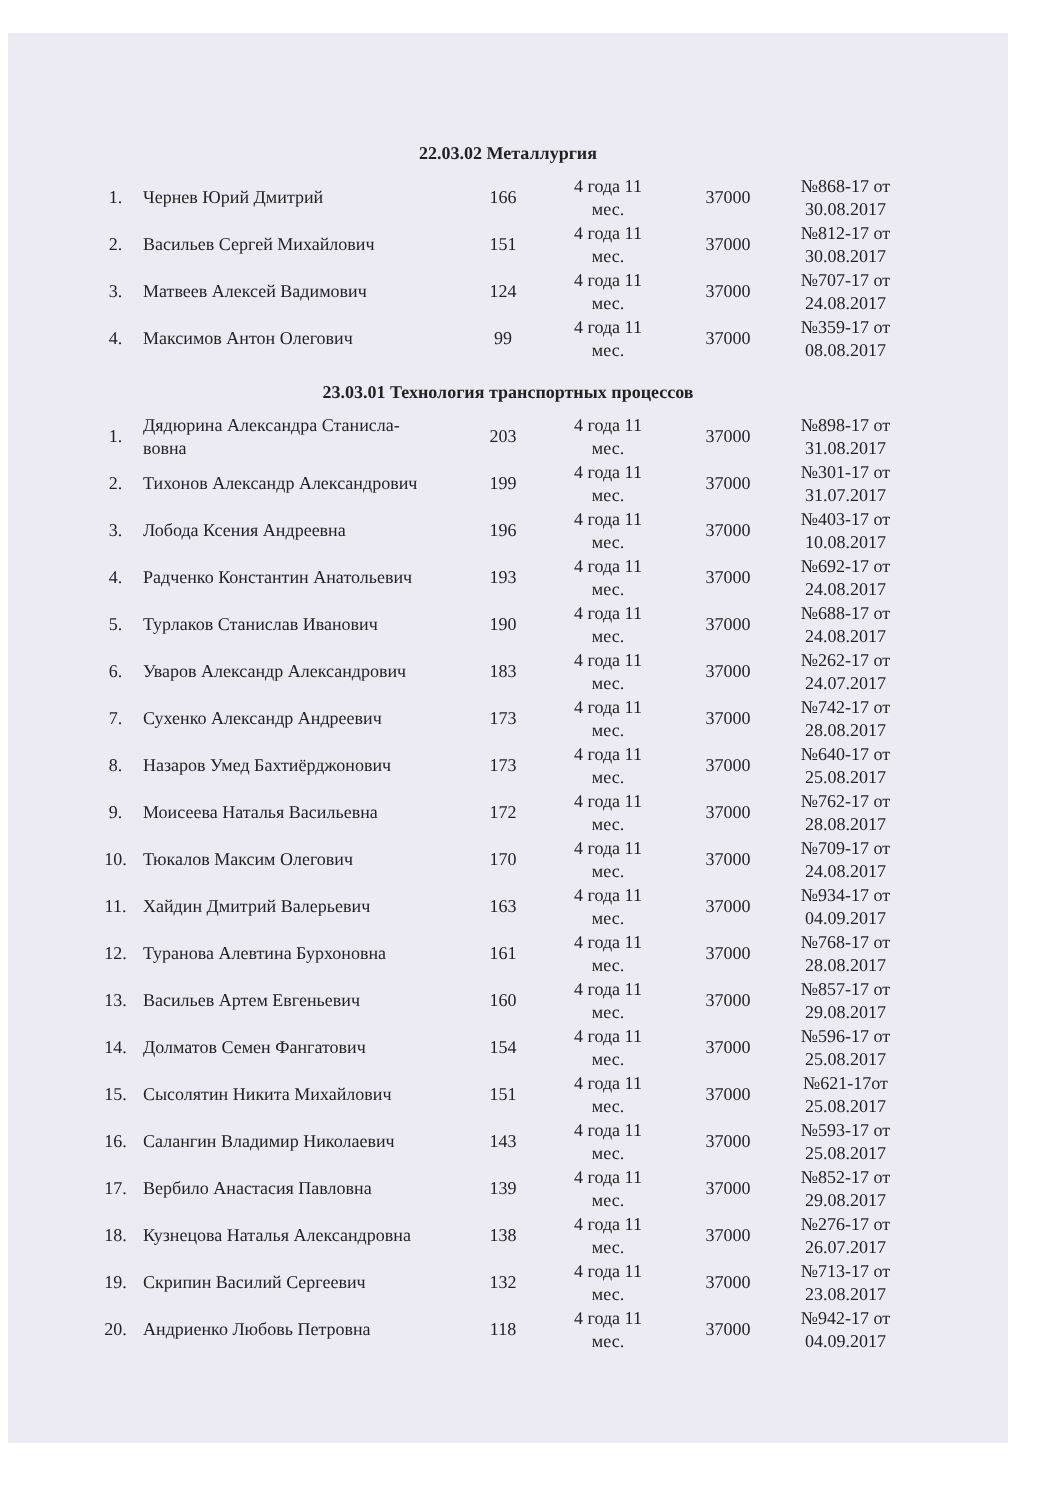22.03.02 Металлургия
| 1. | Чернев Юрий Дмитрий | 166 | 4 года 11 мес. | 37000 | №868-17 от 30.08.2017 |
| 2. | Васильев Сергей Михайлович | 151 | 4 года 11 мес. | 37000 | №812-17 от 30.08.2017 |
| 3. | Матвеев Алексей Вадимович | 124 | 4 года 11 мес. | 37000 | №707-17 от 24.08.2017 |
| 4. | Максимов Антон Олегович | 99 | 4 года 11 мес. | 37000 | №359-17 от 08.08.2017 |
23.03.01 Технология транспортных процессов
| 1. | Дядюрина Александра Станисла- вовна | 203 | 4 года 11 мес. | 37000 | №898-17 от 31.08.2017 |
| 2. | Тихонов Александр Александрович | 199 | 4 года 11 мес. | 37000 | №301-17 от 31.07.2017 |
| 3. | Лобода Ксения Андреевна | 196 | 4 года 11 мес. | 37000 | №403-17 от 10.08.2017 |
| 4. | Радченко Константин Анатольевич | 193 | 4 года 11 мес. | 37000 | №692-17 от 24.08.2017 |
| 5. | Турлаков Станислав Иванович | 190 | 4 года 11 мес. | 37000 | №688-17 от 24.08.2017 |
| 6. | Уваров Александр Александрович | 183 | 4 года 11 мес. | 37000 | №262-17 от 24.07.2017 |
| 7. | Сухенко Александр Андреевич | 173 | 4 года 11 мес. | 37000 | №742-17 от 28.08.2017 |
| 8. | Назаров Умед Бахтиёрджонович | 173 | 4 года 11 мес. | 37000 | №640-17 от 25.08.2017 |
| 9. | Моисеева Наталья Васильевна | 172 | 4 года 11 мес. | 37000 | №762-17 от 28.08.2017 |
| 10. | Тюкалов Максим Олегович | 170 | 4 года 11 мес. | 37000 | №709-17 от 24.08.2017 |
| 11. | Хайдин Дмитрий Валерьевич | 163 | 4 года 11 мес. | 37000 | №934-17 от 04.09.2017 |
| 12. | Туранова Алевтина Бурхоновна | 161 | 4 года 11 мес. | 37000 | №768-17 от 28.08.2017 |
| 13. | Васильев Артем Евгеньевич | 160 | 4 года 11 мес. | 37000 | №857-17 от 29.08.2017 |
| 14. | Долматов Семен Фангатович | 154 | 4 года 11 мес. | 37000 | №596-17 от 25.08.2017 |
| 15. | Сысолятин Никита Михайлович | 151 | 4 года 11 мес. | 37000 | №621-17от 25.08.2017 |
| 16. | Салангин Владимир Николаевич | 143 | 4 года 11 мес. | 37000 | №593-17 от 25.08.2017 |
| 17. | Вербило Анастасия Павловна | 139 | 4 года 11 мес. | 37000 | №852-17 от 29.08.2017 |
| 18. | Кузнецова Наталья Александровна | 138 | 4 года 11 мес. | 37000 | №276-17 от 26.07.2017 |
| 19. | Скрипин Василий Сергеевич | 132 | 4 года 11 мес. | 37000 | №713-17 от 23.08.2017 |
| 20. | Андриенко Любовь Петровна | 118 | 4 года 11 мес. | 37000 | №942-17 от 04.09.2017 |